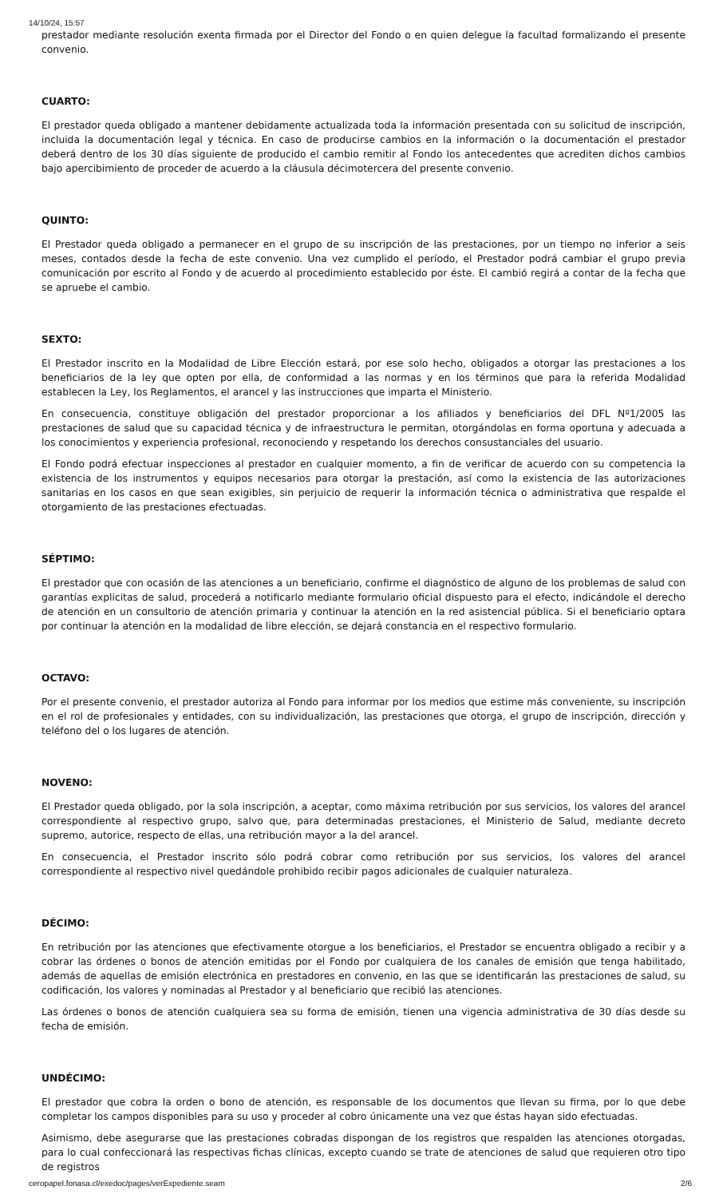14/10/24, 15:57
prestador mediante resolución exenta firmada por el Director del Fondo o en quien delegue la facultad formalizando el presente convenio.
CUARTO:
El prestador queda obligado a mantener debidamente actualizada toda la información presentada con su solicitud de inscripción, incluida la documentación legal y técnica. En caso de producirse cambios en la información o la documentación el prestador deberá dentro de los 30 días siguiente de producido el cambio remitir al Fondo los antecedentes que acrediten dichos cambios bajo apercibimiento de proceder de acuerdo a la cláusula décimotercera del presente convenio.
QUINTO:
El Prestador queda obligado a permanecer en el grupo de su inscripción de las prestaciones, por un tiempo no inferior a seis meses, contados desde la fecha de este convenio. Una vez cumplido el período, el Prestador podrá cambiar el grupo previa comunicación por escrito al Fondo y de acuerdo al procedimiento establecido por éste. El cambió regirá a contar de la fecha que se apruebe el cambio.
SEXTO:
El Prestador inscrito en la Modalidad de Libre Elección estará, por ese solo hecho, obligados a otorgar las prestaciones a los beneficiarios de la ley que opten por ella, de conformidad a las normas y en los términos que para la referida Modalidad establecen la Ley, los Reglamentos, el arancel y las instrucciones que imparta el Ministerio.
En consecuencia, constituye obligación del prestador proporcionar a los afiliados y beneficiarios del DFL Nº1/2005 las prestaciones de salud que su capacidad técnica y de infraestructura le permitan, otorgándolas en forma oportuna y adecuada a los conocimientos y experiencia profesional, reconociendo y respetando los derechos consustanciales del usuario.
El Fondo podrá efectuar inspecciones al prestador en cualquier momento, a fin de verificar de acuerdo con su competencia la existencia de los instrumentos y equipos necesarios para otorgar la prestación, así como la existencia de las autorizaciones sanitarias en los casos en que sean exigibles, sin perjuicio de requerir la información técnica o administrativa que respalde el otorgamiento de las prestaciones efectuadas.
SÉPTIMO:
El prestador que con ocasión de las atenciones a un beneficiario, confirme el diagnóstico de alguno de los problemas de salud con garantías explicitas de salud, procederá a notificarlo mediante formulario oficial dispuesto para el efecto, indicándole el derecho de atención en un consultorio de atención primaria y continuar la atención en la red asistencial pública. Si el beneficiario optara por continuar la atención en la modalidad de libre elección, se dejará constancia en el respectivo formulario.
OCTAVO:
Por el presente convenio, el prestador autoriza al Fondo para informar por los medios que estime más conveniente, su inscripción en el rol de profesionales y entidades, con su individualización, las prestaciones que otorga, el grupo de inscripción, dirección y teléfono del o los lugares de atención.
NOVENO:
El Prestador queda obligado, por la sola inscripción, a aceptar, como máxima retribución por sus servicios, los valores del arancel correspondiente al respectivo grupo, salvo que, para determinadas prestaciones, el Ministerio de Salud, mediante decreto supremo, autorice, respecto de ellas, una retribución mayor a la del arancel.
En consecuencia, el Prestador inscrito sólo podrá cobrar como retribución por sus servicios, los valores del arancel correspondiente al respectivo nivel quedándole prohibido recibir pagos adicionales de cualquier naturaleza.
DÉCIMO:
En retribución por las atenciones que efectivamente otorgue a los beneficiarios, el Prestador se encuentra obligado a recibir y a cobrar las órdenes o bonos de atención emitidas por el Fondo por cualquiera de los canales de emisión que tenga habilitado, además de aquellas de emisión electrónica en prestadores en convenio, en las que se identificarán las prestaciones de salud, su codificación, los valores y nominadas al Prestador y al beneficiario que recibió las atenciones.
Las órdenes o bonos de atención cualquiera sea su forma de emisión, tienen una vigencia administrativa de 30 días desde su fecha de emisión.
UNDÉCIMO:
El prestador que cobra la orden o bono de atención, es responsable de los documentos que llevan su firma, por lo que debe completar los campos disponibles para su uso y proceder al cobro únicamente una vez que éstas hayan sido efectuadas.
Asimismo, debe asegurarse que las prestaciones cobradas dispongan de los registros que respalden las atenciones otorgadas, para lo cual confeccionará las respectivas fichas clínicas, excepto cuando se trate de atenciones de salud que requieren otro tipo de registros
ceropapel.fonasa.cl/exedoc/pages/verExpediente.seam 2/6